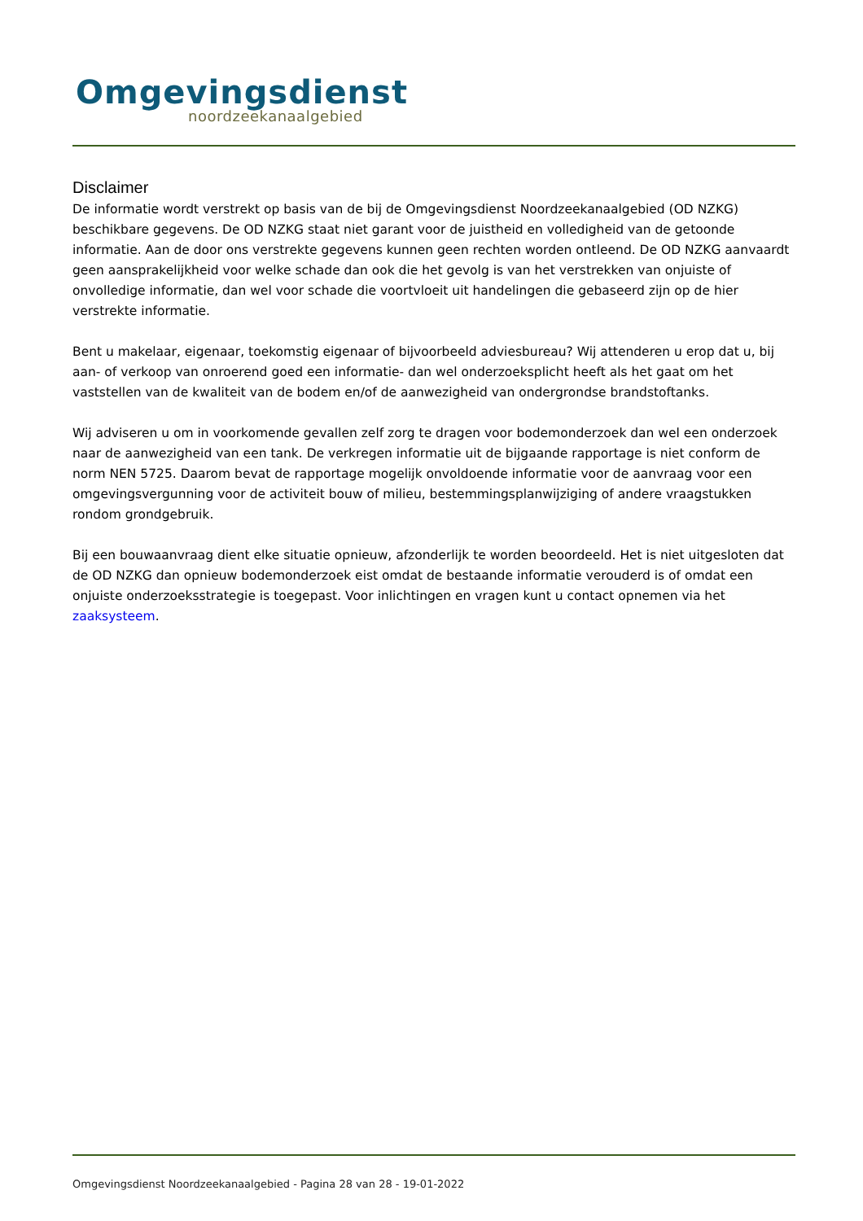Omgevingsdienst
noordzeekanaalgebied
Disclaimer
De informatie wordt verstrekt op basis van de bij de Omgevingsdienst Noordzeekanaalgebied (OD NZKG) beschikbare gegevens. De OD NZKG staat niet garant voor de juistheid en volledigheid van de getoonde informatie. Aan de door ons verstrekte gegevens kunnen geen rechten worden ontleend. De OD NZKG aanvaardt geen aansprakelijkheid voor welke schade dan ook die het gevolg is van het verstrekken van onjuiste of onvolledige informatie, dan wel voor schade die voortvloeit uit handelingen die gebaseerd zijn op de hier verstrekte informatie.
Bent u makelaar, eigenaar, toekomstig eigenaar of bijvoorbeeld adviesbureau? Wij attenderen u erop dat u, bij aan- of verkoop van onroerend goed een informatie- dan wel onderzoeksplicht heeft als het gaat om het vaststellen van de kwaliteit van de bodem en/of de aanwezigheid van ondergrondse brandstoftanks.
Wij adviseren u om in voorkomende gevallen zelf zorg te dragen voor bodemonderzoek dan wel een onderzoek naar de aanwezigheid van een tank. De verkregen informatie uit de bijgaande rapportage is niet conform de norm NEN 5725. Daarom bevat de rapportage mogelijk onvoldoende informatie voor de aanvraag voor een omgevingsvergunning voor de activiteit bouw of milieu, bestemmingsplanwijziging of andere vraagstukken rondom grondgebruik.
Bij een bouwaanvraag dient elke situatie opnieuw, afzonderlijk te worden beoordeeld. Het is niet uitgesloten dat de OD NZKG dan opnieuw bodemonderzoek eist omdat de bestaande informatie verouderd is of omdat een onjuiste onderzoeksstrategie is toegepast. Voor inlichtingen en vragen kunt u contact opnemen via het zaaksysteem.
Omgevingsdienst Noordzeekanaalgebied - Pagina 28 van 28 - 19-01-2022